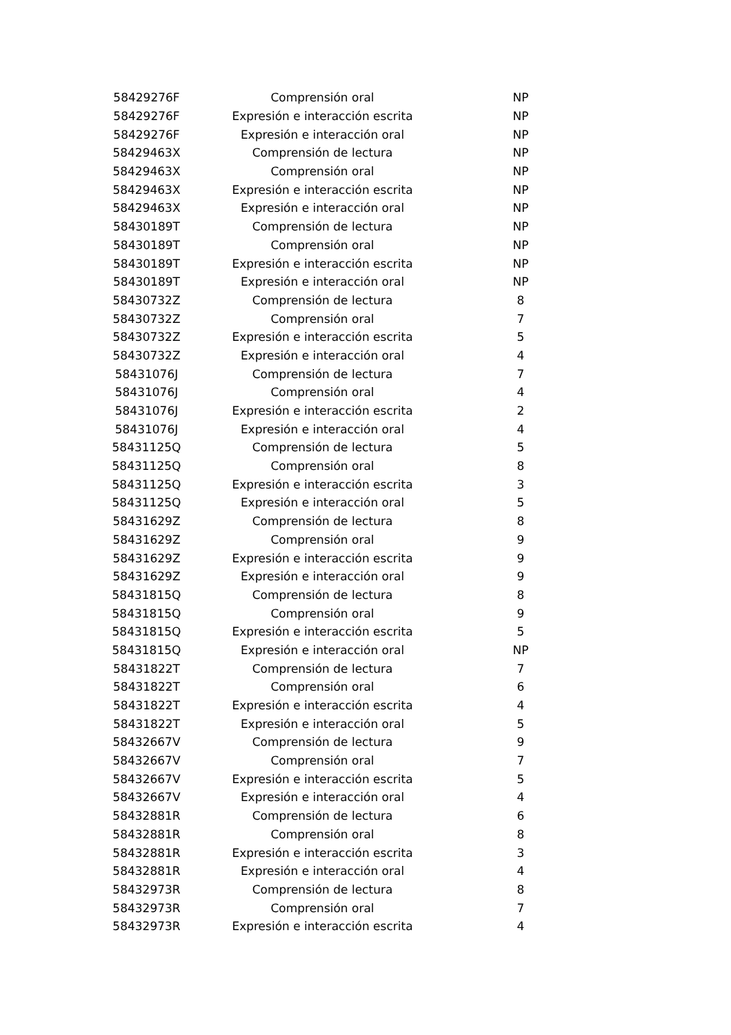| 58429276F | Comprensión oral | NP |
| 58429276F | Expresión e interacción escrita | NP |
| 58429276F | Expresión e interacción oral | NP |
| 58429463X | Comprensión de lectura | NP |
| 58429463X | Comprensión oral | NP |
| 58429463X | Expresión e interacción escrita | NP |
| 58429463X | Expresión e interacción oral | NP |
| 58430189T | Comprensión de lectura | NP |
| 58430189T | Comprensión oral | NP |
| 58430189T | Expresión e interacción escrita | NP |
| 58430189T | Expresión e interacción oral | NP |
| 58430732Z | Comprensión de lectura | 8 |
| 58430732Z | Comprensión oral | 7 |
| 58430732Z | Expresión e interacción escrita | 5 |
| 58430732Z | Expresión e interacción oral | 4 |
| 58431076J | Comprensión de lectura | 7 |
| 58431076J | Comprensión oral | 4 |
| 58431076J | Expresión e interacción escrita | 2 |
| 58431076J | Expresión e interacción oral | 4 |
| 58431125Q | Comprensión de lectura | 5 |
| 58431125Q | Comprensión oral | 8 |
| 58431125Q | Expresión e interacción escrita | 3 |
| 58431125Q | Expresión e interacción oral | 5 |
| 58431629Z | Comprensión de lectura | 8 |
| 58431629Z | Comprensión oral | 9 |
| 58431629Z | Expresión e interacción escrita | 9 |
| 58431629Z | Expresión e interacción oral | 9 |
| 58431815Q | Comprensión de lectura | 8 |
| 58431815Q | Comprensión oral | 9 |
| 58431815Q | Expresión e interacción escrita | 5 |
| 58431815Q | Expresión e interacción oral | NP |
| 58431822T | Comprensión de lectura | 7 |
| 58431822T | Comprensión oral | 6 |
| 58431822T | Expresión e interacción escrita | 4 |
| 58431822T | Expresión e interacción oral | 5 |
| 58432667V | Comprensión de lectura | 9 |
| 58432667V | Comprensión oral | 7 |
| 58432667V | Expresión e interacción escrita | 5 |
| 58432667V | Expresión e interacción oral | 4 |
| 58432881R | Comprensión de lectura | 6 |
| 58432881R | Comprensión oral | 8 |
| 58432881R | Expresión e interacción escrita | 3 |
| 58432881R | Expresión e interacción oral | 4 |
| 58432973R | Comprensión de lectura | 8 |
| 58432973R | Comprensión oral | 7 |
| 58432973R | Expresión e interacción escrita | 4 |